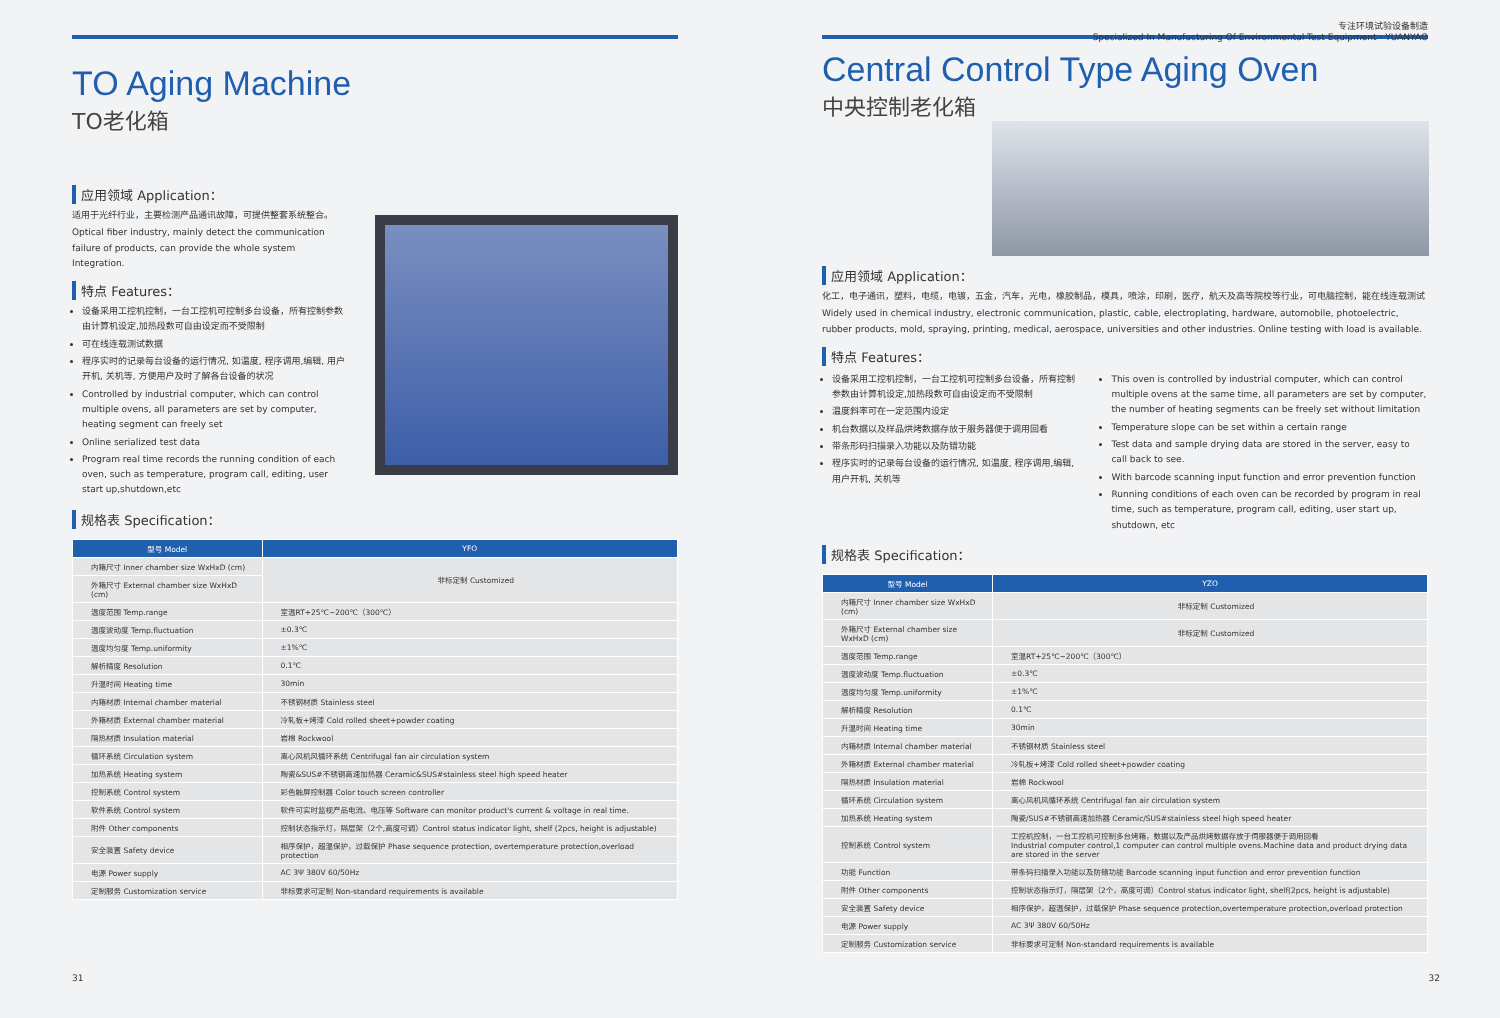TO Aging Machine
TO老化箱
应用领域 Application：
适用于光纤行业，主要检测产品通讯故障，可提供整套系统整合。
Optical fiber industry, mainly detect the communication failure of products, can provide the whole system Integration.
特点 Features：
设备采用工控机控制，一台工控机可控制多台设备，所有控制参数由计算机设定,加热段数可自由设定而不受限制
可在线连载测试数据
程序实时的记录每台设备的运行情况, 如温度, 程序调用,编辑, 用户开机, 关机等, 方便用户及时了解各台设备的状况
Controlled by industrial computer, which can control multiple ovens, all parameters are set by computer, heating segment can freely set
Online serialized test data
Program real time records the running condition of each oven, such as temperature, program call, editing, user start up,shutdown,etc
规格表 Specification：
| 型号 Model | YFO |
| --- | --- |
| 内箱尺寸 Inner chamber size WxHxD (cm) | 非标定制 Customized |
| 外箱尺寸 External chamber size WxHxD (cm) | |
| 温度范围 Temp.range | 室温RT+25℃~200℃（300℃） |
| 温度波动度 Temp.fluctuation | ±0.3℃ |
| 温度均匀度 Temp.uniformity | ±1%℃ |
| 解析精度 Resolution | 0.1℃ |
| 升温时间 Heating time | 30min |
| 内箱材质 Internal chamber material | 不锈钢材质 Stainless steel |
| 外箱材质 External chamber material | 冷轧板+烤漆 Cold rolled sheet+powder coating |
| 隔热材质 Insulation material | 岩棉 Rockwool |
| 循环系统 Circulation system | 离心风机风循环系统 Centrifugal fan air circulation system |
| 加热系统 Heating system | 陶瓷&SUS#不锈钢高速加热器 Ceramic&SUS#stainless steel high speed heater |
| 控制系统 Control system | 彩色触屏控制器 Color touch screen controller |
| 软件系统 Control system | 软件可实时监视产品电流、电压等 Software can monitor product's current & voltage in real time. |
| 附件 Other components | 控制状态指示灯，隔层架（2个,高度可调）Control status indicator light, shelf (2pcs, height is adjustable) |
| 安全装置 Safety device | 相序保护，超温保护，过载保护 Phase sequence protection, overtemperature protection,overload protection |
| 电源 Power supply | AC 3Ψ 380V 60/50Hz |
| 定制服务 Customization service | 非标要求可定制 Non-standard requirements is available |
31
专注环境试验设备制造
Specialized In Manufacturing Of Environmental Test Equipment · YUANYAO
Central Control Type Aging Oven
中央控制老化箱
应用领域 Application：
化工，电子通讯，塑料，电缆，电镀，五金，汽车，光电，橡胶制品，模具，喷涂，印刷，医疗，航天及高等院校等行业，可电脑控制，能在线连载测试
Widely used in chemical industry, electronic communication, plastic, cable, electroplating, hardware, automobile, photoelectric, rubber products, mold, spraying, printing, medical, aerospace, universities and other industries. Online testing with load is available.
特点 Features：
设备采用工控机控制，一台工控机可控制多台设备，所有控制参数由计算机设定,加热段数可自由设定而不受限制
温度斜率可在一定范围内设定
机台数据以及样品烘烤数据存放于服务器便于调用回看
带条形码扫描录入功能以及防错功能
程序实时的记录每台设备的运行情况, 如温度, 程序调用,编辑, 用户开机, 关机等
This oven is controlled by industrial computer, which can control multiple ovens at the same time, all parameters are set by computer, the number of heating segments can be freely set without limitation
Temperature slope can be set within a certain range
Test data and sample drying data are stored in the server, easy to call back to see.
With barcode scanning input function and error prevention function
Running conditions of each oven can be recorded by program in real time, such as temperature, program call, editing, user start up, shutdown, etc
规格表 Specification：
| 型号 Model | YZO |
| --- | --- |
| 内箱尺寸 Inner chamber size WxHxD (cm) | 非标定制 Customized |
| 外箱尺寸 External chamber size WxHxD (cm) | 非标定制 Customized |
| 温度范围 Temp.range | 室温RT+25℃~200℃（300℃） |
| 温度波动度 Temp.fluctuation | ±0.3℃ |
| 温度均匀度 Temp.uniformity | ±1%℃ |
| 解析精度 Resolution | 0.1℃ |
| 升温时间 Heating time | 30min |
| 内箱材质 Internal chamber material | 不锈钢材质 Stainless steel |
| 外箱材质 External chamber material | 冷轧板+烤漆 Cold rolled sheet+powder coating |
| 隔热材质 Insulation material | 岩棉 Rockwool |
| 循环系统 Circulation system | 离心风机风循环系统 Centrifugal fan air circulation system |
| 加热系统 Heating system | 陶瓷/SUS#不锈钢高速加热器 Ceramic/SUS#stainless steel high speed heater |
| 控制系统 Control system | 工控机控制，一台工控机可控制多台烤箱，数据以及产品烘烤数据存放于伺服器便于调用回看 Industrial computer control,1 computer can control multiple ovens.Machine data and product drying data are stored in the server |
| 功能 Function | 带条码扫描录入功能以及防错功能 Barcode scanning input function and error prevention function |
| 附件 Other components | 控制状态指示灯，隔层架（2个，高度可调）Control status indicator light, shelf(2pcs, height is adjustable) |
| 安全装置 Safety device | 相序保护，超温保护，过载保护 Phase sequence protection,overtemperature protection,overload protection |
| 电源 Power supply | AC 3Ψ 380V 60/50Hz |
| 定制服务 Customization service | 非标要求可定制 Non-standard requirements is available |
32